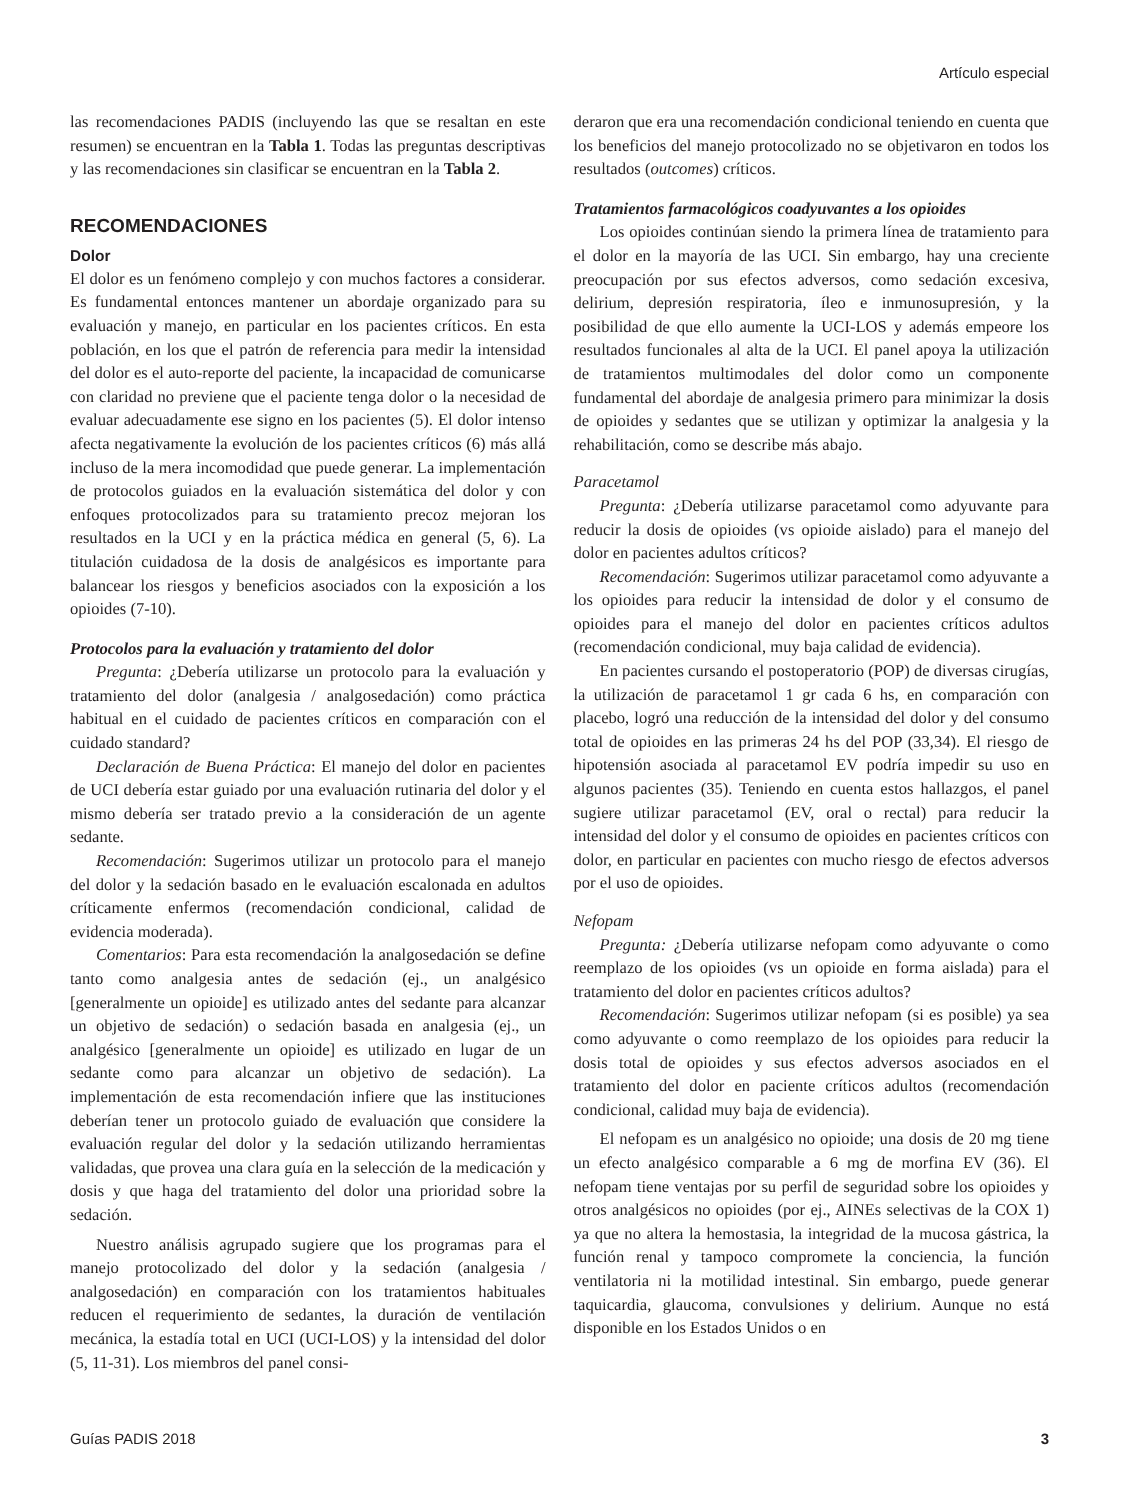Artículo especial
las recomendaciones PADIS (incluyendo las que se resaltan en este resumen) se encuentran en la Tabla 1. Todas las preguntas descriptivas y las recomendaciones sin clasificar se encuentran en la Tabla 2.
RECOMENDACIONES
Dolor
El dolor es un fenómeno complejo y con muchos factores a considerar. Es fundamental entonces mantener un abordaje organizado para su evaluación y manejo, en particular en los pacientes críticos. En esta población, en los que el patrón de referencia para medir la intensidad del dolor es el auto-reporte del paciente, la incapacidad de comunicarse con claridad no previene que el paciente tenga dolor o la necesidad de evaluar adecuadamente ese signo en los pacientes (5). El dolor intenso afecta negativamente la evolución de los pacientes críticos (6) más allá incluso de la mera incomodidad que puede generar. La implementación de protocolos guiados en la evaluación sistemática del dolor y con enfoques protocolizados para su tratamiento precoz mejoran los resultados en la UCI y en la práctica médica en general (5, 6). La titulación cuidadosa de la dosis de analgésicos es importante para balancear los riesgos y beneficios asociados con la exposición a los opioides (7-10).
Protocolos para la evaluación y tratamiento del dolor
Pregunta: ¿Debería utilizarse un protocolo para la evaluación y tratamiento del dolor (analgesia / analgosedación) como práctica habitual en el cuidado de pacientes críticos en comparación con el cuidado standard?
Declaración de Buena Práctica: El manejo del dolor en pacientes de UCI debería estar guiado por una evaluación rutinaria del dolor y el mismo debería ser tratado previo a la consideración de un agente sedante.
Recomendación: Sugerimos utilizar un protocolo para el manejo del dolor y la sedación basado en le evaluación escalonada en adultos críticamente enfermos (recomendación condicional, calidad de evidencia moderada).
Comentarios: Para esta recomendación la analgosedación se define tanto como analgesia antes de sedación (ej., un analgésico [generalmente un opioide] es utilizado antes del sedante para alcanzar un objetivo de sedación) o sedación basada en analgesia (ej., un analgésico [generalmente un opioide] es utilizado en lugar de un sedante como para alcanzar un objetivo de sedación). La implementación de esta recomendación infiere que las instituciones deberían tener un protocolo guiado de evaluación que considere la evaluación regular del dolor y la sedación utilizando herramientas validadas, que provea una clara guía en la selección de la medicación y dosis y que haga del tratamiento del dolor una prioridad sobre la sedación.
Nuestro análisis agrupado sugiere que los programas para el manejo protocolizado del dolor y la sedación (analgesia / analgosedación) en comparación con los tratamientos habituales reducen el requerimiento de sedantes, la duración de ventilación mecánica, la estadía total en UCI (UCI-LOS) y la intensidad del dolor (5, 11-31). Los miembros del panel consi-
deraron que era una recomendación condicional teniendo en cuenta que los beneficios del manejo protocolizado no se objetivaron en todos los resultados (outcomes) críticos.
Tratamientos farmacológicos coadyuvantes a los opioides
Los opioides continúan siendo la primera línea de tratamiento para el dolor en la mayoría de las UCI. Sin embargo, hay una creciente preocupación por sus efectos adversos, como sedación excesiva, delirium, depresión respiratoria, íleo e inmunosupresión, y la posibilidad de que ello aumente la UCI-LOS y además empeore los resultados funcionales al alta de la UCI. El panel apoya la utilización de tratamientos multimodales del dolor como un componente fundamental del abordaje de analgesia primero para minimizar la dosis de opioides y sedantes que se utilizan y optimizar la analgesia y la rehabilitación, como se describe más abajo.
Paracetamol
Pregunta: ¿Debería utilizarse paracetamol como adyuvante para reducir la dosis de opioides (vs opioide aislado) para el manejo del dolor en pacientes adultos críticos?
Recomendación: Sugerimos utilizar paracetamol como adyuvante a los opioides para reducir la intensidad de dolor y el consumo de opioides para el manejo del dolor en pacientes críticos adultos (recomendación condicional, muy baja calidad de evidencia).
En pacientes cursando el postoperatorio (POP) de diversas cirugías, la utilización de paracetamol 1 gr cada 6 hs, en comparación con placebo, logró una reducción de la intensidad del dolor y del consumo total de opioides en las primeras 24 hs del POP (33,34). El riesgo de hipotensión asociada al paracetamol EV podría impedir su uso en algunos pacientes (35). Teniendo en cuenta estos hallazgos, el panel sugiere utilizar paracetamol (EV, oral o rectal) para reducir la intensidad del dolor y el consumo de opioides en pacientes críticos con dolor, en particular en pacientes con mucho riesgo de efectos adversos por el uso de opioides.
Nefopam
Pregunta: ¿Debería utilizarse nefopam como adyuvante o como reemplazo de los opioides (vs un opioide en forma aislada) para el tratamiento del dolor en pacientes críticos adultos?
Recomendación: Sugerimos utilizar nefopam (si es posible) ya sea como adyuvante o como reemplazo de los opioides para reducir la dosis total de opioides y sus efectos adversos asociados en el tratamiento del dolor en paciente críticos adultos (recomendación condicional, calidad muy baja de evidencia).
El nefopam es un analgésico no opioide; una dosis de 20 mg tiene un efecto analgésico comparable a 6 mg de morfina EV (36). El nefopam tiene ventajas por su perfil de seguridad sobre los opioides y otros analgésicos no opioides (por ej., AINEs selectivas de la COX 1) ya que no altera la hemostasia, la integridad de la mucosa gástrica, la función renal y tampoco compromete la conciencia, la función ventilatoria ni la motilidad intestinal. Sin embargo, puede generar taquicardia, glaucoma, convulsiones y delirium. Aunque no está disponible en los Estados Unidos o en
Guías PADIS 2018 3